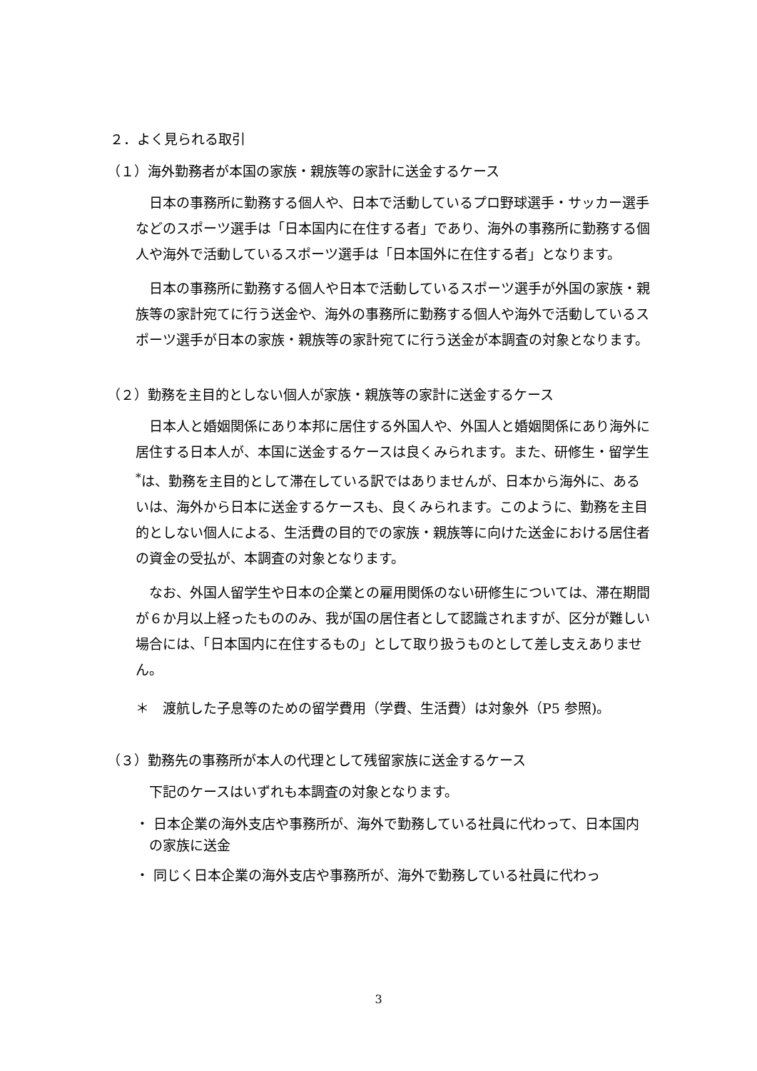２．よく見られる取引
（１）海外勤務者が本国の家族・親族等の家計に送金するケース
日本の事務所に勤務する個人や、日本で活動しているプロ野球選手・サッカー選手などのスポーツ選手は「日本国内に在住する者」であり、海外の事務所に勤務する個人や海外で活動しているスポーツ選手は「日本国外に在住する者」となります。
日本の事務所に勤務する個人や日本で活動しているスポーツ選手が外国の家族・親族等の家計宛てに行う送金や、海外の事務所に勤務する個人や海外で活動しているスポーツ選手が日本の家族・親族等の家計宛てに行う送金が本調査の対象となります。
（２）勤務を主目的としない個人が家族・親族等の家計に送金するケース
日本人と婚姻関係にあり本邦に居住する外国人や、外国人と婚姻関係にあり海外に居住する日本人が、本国に送金するケースは良くみられます。また、研修生・留学生<sup>*</sup>は、勤務を主目的として滞在している訳ではありませんが、日本から海外に、あるいは、海外から日本に送金するケースも、良くみられます。このように、勤務を主目的としない個人による、生活費の目的での家族・親族等に向けた送金における居住者の資金の受払が、本調査の対象となります。
なお、外国人留学生や日本の企業との雇用関係のない研修生については、滞在期間が６か月以上経ったもののみ、我が国の居住者として認識されますが、区分が難しい場合には、「日本国内に在住するもの」として取り扱うものとして差し支えありません。
＊　渡航した子息等のための留学費用（学費、生活費）は対象外（P5 参照)。
（３）勤務先の事務所が本人の代理として残留家族に送金するケース
下記のケースはいずれも本調査の対象となります。
・ 日本企業の海外支店や事務所が、海外で勤務している社員に代わって、日本国内の家族に送金
・ 同じく日本企業の海外支店や事務所が、海外で勤務している社員に代わっ
3